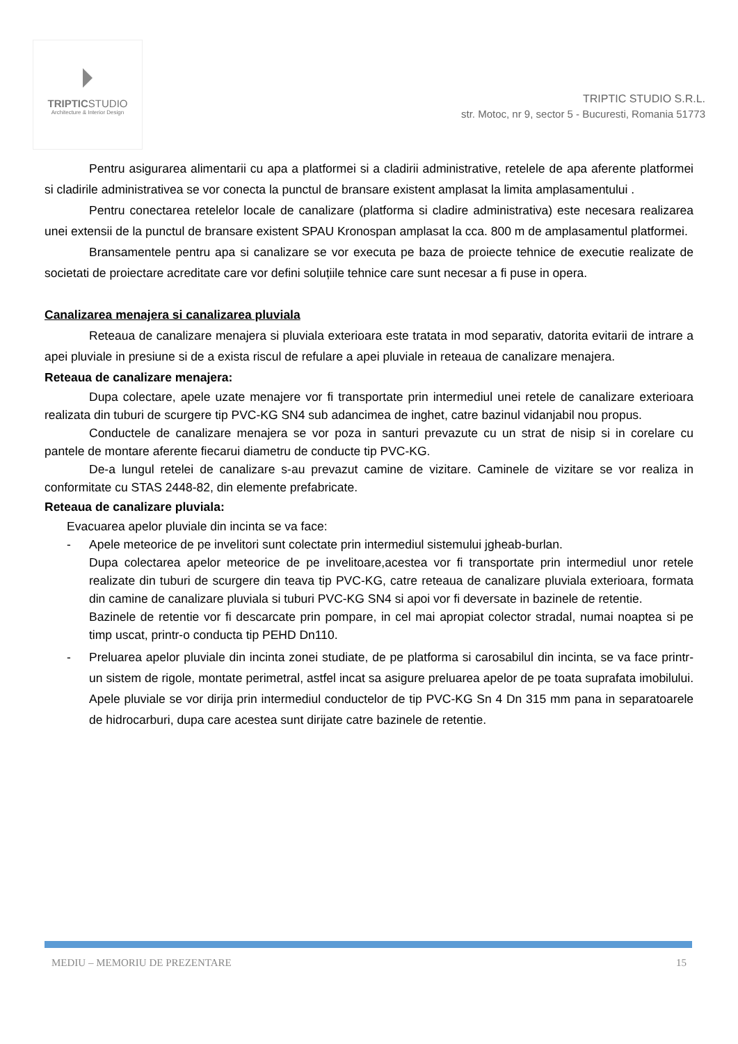TRIPTICSTUDIO
Architecture & Interior Design
TRIPTIC STUDIO S.R.L.
str. Motoc, nr 9, sector 5 - Bucuresti, Romania 51773
Pentru asigurarea alimentarii cu apa a platformei si a cladirii administrative, retelele de apa aferente platformei si cladirile administrativea se vor conecta la punctul de bransare existent amplasat la limita amplasamentului .
Pentru conectarea retelelor locale de canalizare (platforma si cladire administrativa) este necesara realizarea unei extensii de la punctul de bransare existent SPAU Kronospan amplasat la cca. 800 m de amplasamentul platformei.
Bransamentele pentru apa si canalizare se vor executa pe baza de proiecte tehnice de executie realizate de societati de proiectare acreditate care vor defini soluțiile tehnice care sunt necesar a fi puse in opera.
Canalizarea menajera si canalizarea pluviala
Reteaua de canalizare menajera si pluviala exterioara este tratata in mod separativ, datorita evitarii de intrare a apei pluviale in presiune si de a exista riscul de refulare a apei pluviale in reteaua de canalizare menajera.
Reteaua de canalizare menajera:
Dupa colectare, apele uzate menajere vor fi transportate prin intermediul unei retele de canalizare exterioara realizata din tuburi de scurgere tip PVC-KG SN4 sub adancimea de inghet, catre bazinul vidanjabil nou propus.
Conductele de canalizare menajera se vor poza in santuri prevazute cu un strat de nisip si in corelare cu pantele de montare aferente fiecarui diametru de conducte tip PVC-KG.
De-a lungul retelei de canalizare s-au prevazut camine de vizitare. Caminele de vizitare se vor realiza in conformitate cu STAS 2448-82, din elemente prefabricate.
Reteaua de canalizare pluviala:
Evacuarea apelor pluviale din incinta se va face:
- Apele meteorice de pe invelitori sunt colectate prin intermediul sistemului jgheab-burlan.
Dupa colectarea apelor meteorice de pe invelitoare,acestea vor fi transportate prin intermediul unor retele realizate din tuburi de scurgere din teava tip PVC-KG, catre reteaua de canalizare pluviala exterioara, formata din camine de canalizare pluviala si tuburi PVC-KG SN4 si apoi vor fi deversate in bazinele de retentie.
Bazinele de retentie vor fi descarcate prin pompare, in cel mai apropiat colector stradal, numai noaptea si pe timp uscat, printr-o conducta tip PEHD Dn110.
- Preluarea apelor pluviale din incinta zonei studiate, de pe platforma si carosabilul din incinta, se va face printr-un sistem de rigole, montate perimetral, astfel incat sa asigure preluarea apelor de pe toata suprafata imobilului. Apele pluviale se vor dirija prin intermediul conductelor de tip PVC-KG Sn 4 Dn 315 mm pana in separatoarele de hidrocarburi, dupa care acestea sunt dirijate catre bazinele de retentie.
MEDIU – MEMORIU DE PREZENTARE 15